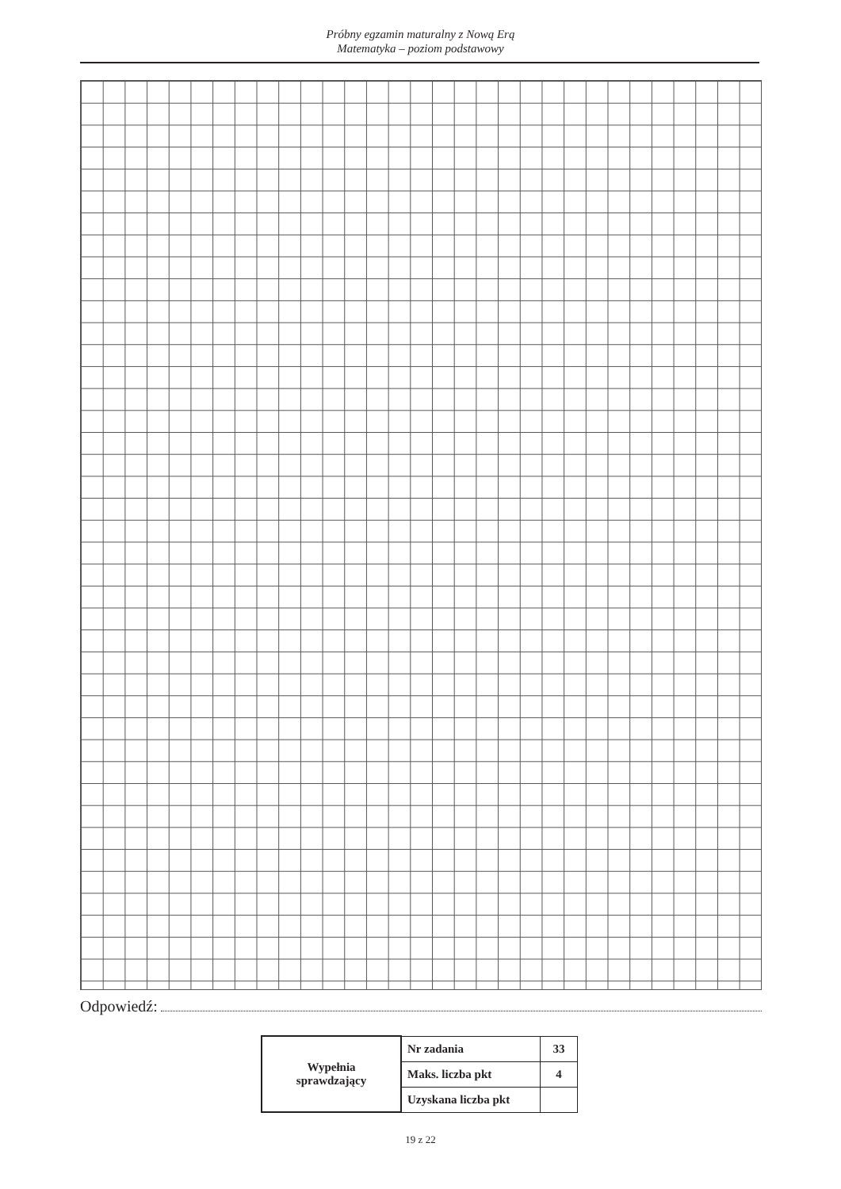Próbny egzamin maturalny z Nową Erą
Matematyka – poziom podstawowy
Odpowiedź:
| Wypełnia sprawdzający | Nr zadania | 33 |
| | Maks. liczba pkt | 4 |
| | Uzyskana liczba pkt | |
19 z 22